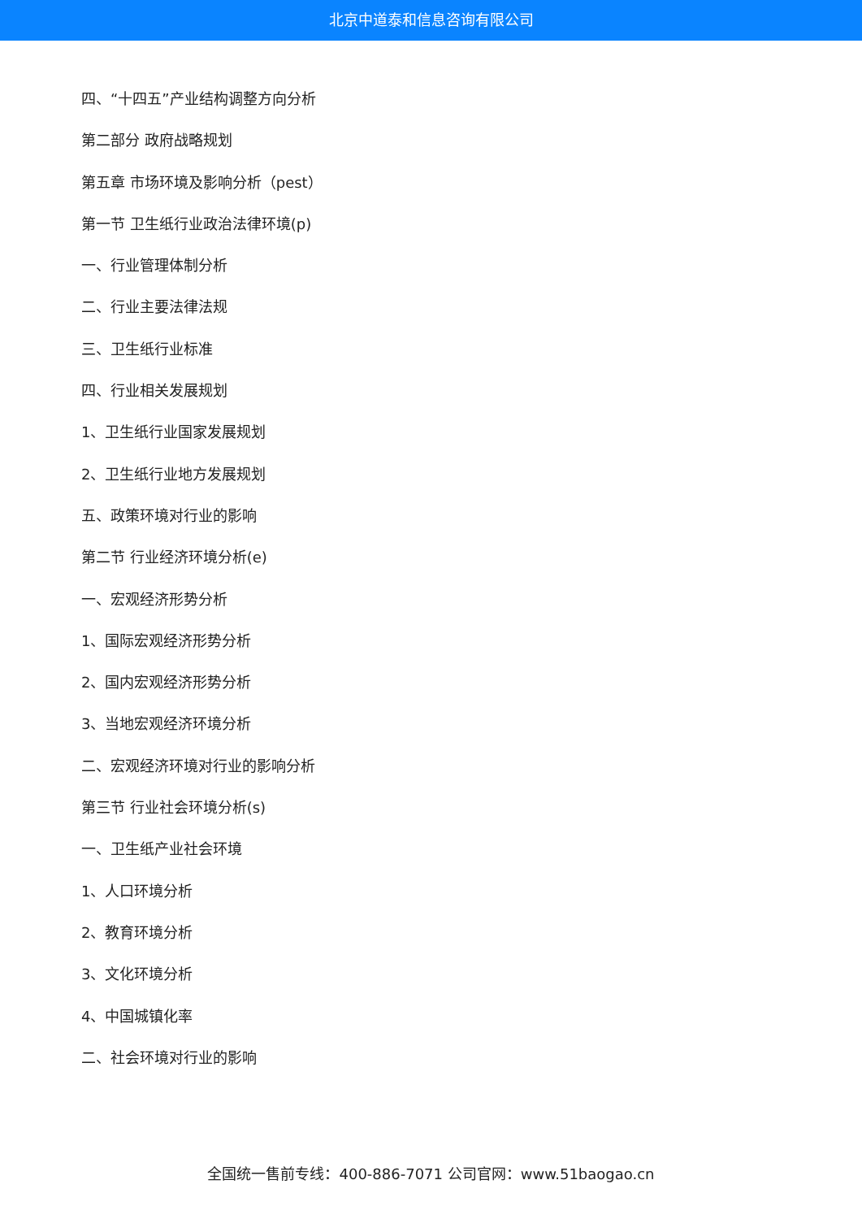北京中道泰和信息咨询有限公司
四、“十四五”产业结构调整方向分析
第二部分 政府战略规划
第五章 市场环境及影响分析（pest）
第一节 卫生纸行业政治法律环境(p)
一、行业管理体制分析
二、行业主要法律法规
三、卫生纸行业标准
四、行业相关发展规划
1、卫生纸行业国家发展规划
2、卫生纸行业地方发展规划
五、政策环境对行业的影响
第二节 行业经济环境分析(e)
一、宏观经济形势分析
1、国际宏观经济形势分析
2、国内宏观经济形势分析
3、当地宏观经济环境分析
二、宏观经济环境对行业的影响分析
第三节 行业社会环境分析(s)
一、卫生纸产业社会环境
1、人口环境分析
2、教育环境分析
3、文化环境分析
4、中国城镇化率
二、社会环境对行业的影响
全国统一售前专线：400-886-7071 公司官网：www.51baogao.cn